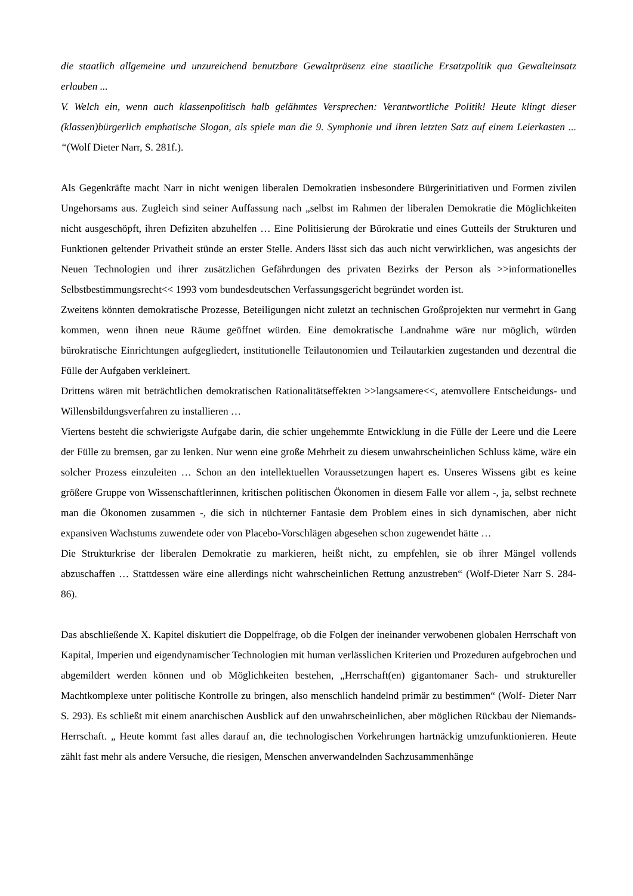die staatlich allgemeine und unzureichend benutzbare Gewaltpräsenz eine staatliche Ersatzpolitik qua Gewalteinsatz erlauben ...
V. Welch ein, wenn auch klassenpolitisch halb gelähmtes Versprechen: Verantwortliche Politik! Heute klingt dieser (klassen)bürgerlich emphatische Slogan, als spiele man die 9. Symphonie und ihren letzten Satz auf einem Leierkasten ... “(Wolf Dieter Narr, S. 281f.).
Als Gegenkräfte macht Narr in nicht wenigen liberalen Demokratien insbesondere Bürgerinitiativen und Formen zivilen Ungehorsams aus. Zugleich sind seiner Auffassung nach „selbst im Rahmen der liberalen Demokratie die Möglichkeiten nicht ausgeschöpft, ihren Defiziten abzuhelfen … Eine Politisierung der Bürokratie und eines Gutteils der Strukturen und Funktionen geltender Privatheit stünde an erster Stelle. Anders lässt sich das auch nicht verwirklichen, was angesichts der Neuen Technologien und ihrer zusätzlichen Gefährdungen des privaten Bezirks der Person als >>informationelles Selbstbestimmungsrecht<< 1993 vom bundesdeutschen Verfassungsgericht begründet worden ist.
Zweitens könnten demokratische Prozesse, Beteiligungen nicht zuletzt an technischen Großprojekten nur vermehrt in Gang kommen, wenn ihnen neue Räume geöffnet würden. Eine demokratische Landnahme wäre nur möglich, würden bürokratische Einrichtungen aufgegliedert, institutionelle Teilautonomien und Teilautarkien zugestanden und dezentral die Fülle der Aufgaben verkleinert.
Drittens wären mit beträchtlichen demokratischen Rationalitätseffekten >>langsamere<<, atemvollere Entscheidungs- und Willensbildungsverfahren zu installieren …
Viertens besteht die schwierigste Aufgabe darin, die schier ungehemmte Entwicklung in die Fülle der Leere und die Leere der Fülle zu bremsen, gar zu lenken. Nur wenn eine große Mehrheit zu diesem unwahrscheinlichen Schluss käme, wäre ein solcher Prozess einzuleiten … Schon an den intellektuellen Voraussetzungen hapert es. Unseres Wissens gibt es keine größere Gruppe von Wissenschaftlerinnen, kritischen politischen Ökonomen in diesem Falle vor allem -, ja, selbst rechnete man die Ökonomen zusammen -, die sich in nüchterner Fantasie dem Problem eines in sich dynamischen, aber nicht expansiven Wachstums zuwendete oder von Placebo-Vorschlägen abgesehen schon zugewendet hätte …
Die Strukturkrise der liberalen Demokratie zu markieren, heißt nicht, zu empfehlen, sie ob ihrer Mängel vollends abzuschaffen … Stattdessen wäre eine allerdings nicht wahrscheinlichen Rettung anzustreben“ (Wolf-Dieter Narr S. 284-86).
Das abschließende X. Kapitel diskutiert die Doppelfrage, ob die Folgen der ineinander verwobenen globalen Herrschaft von Kapital, Imperien und eigendynamischer Technologien mit human verlässlichen Kriterien und Prozeduren aufgebrochen und abgemildert werden können und ob Möglichkeiten bestehen, „Herrschaft(en) gigantomaner Sach- und struktureller Machtkomplexe unter politische Kontrolle zu bringen, also menschlich handelnd primär zu bestimmen“ (Wolf- Dieter Narr S. 293). Es schließt mit einem anarchischen Ausblick auf den unwahrscheinlichen, aber möglichen Rückbau der Niemands-Herrschaft. „ Heute kommt fast alles darauf an, die technologischen Vorkehrungen hartnäckig umzufunktionieren. Heute zählt fast mehr als andere Versuche, die riesigen, Menschen anverwandelnden Sachzusammenhänge